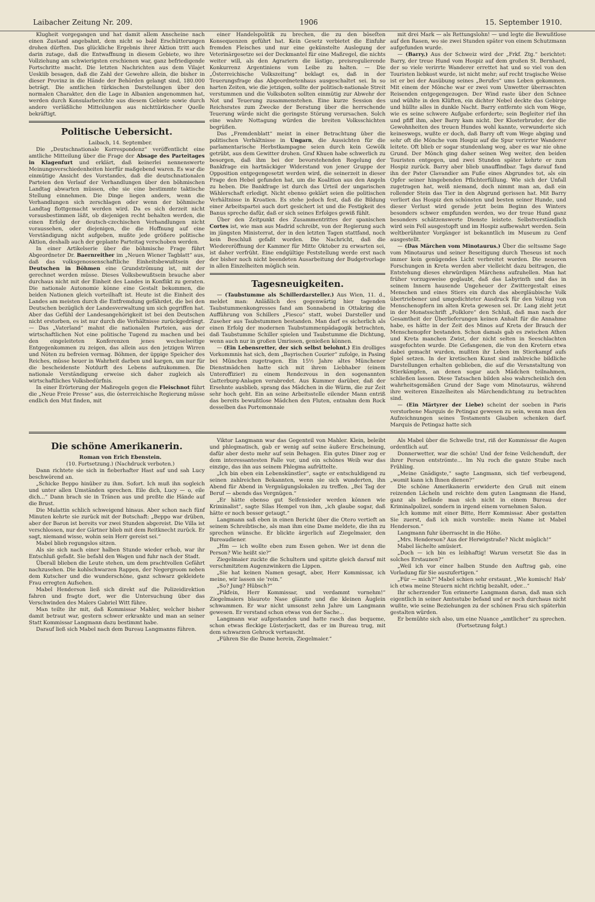Laibacher Zeitung Nr. 209. 1906 15. September 1910.
Klugheit vorgegangen und hat damit allem Anscheine nach einen Zustand angebahnt, dem nicht so bald Erschütterungen drohen dürften. Das glückliche Ergebnis ihrer Aktion tritt auch darin zutage, daß die Entwaffnung in diesem Gebiete, wo ihre Vollziehung am schwierigsten erschienen war, ganz befriedigende Fortschritte macht. Die letzten Nachrichten aus dem Vilajet Ueskiib besagen, daß die Zahl der Gewehre allein, die bisher in dieser Provinz in die Hände der Behörden gelangt sind, 180.000 beträgt. Die amtlichen türkischen Darstellungen über den normalen Charakter, den die Lage in Albanien angenommen hat, werden durch Konsularberichte aus diesem Gebiete sowie durch andere verläßliche Mitteilungen aus nichttürkischer Quelle bekräftigt.
Politische Uebersicht.
Laibach, 14. September.
Die „Deutschnationale Korrespondenz“ veröffentlicht eine amtliche Mitteilung über die Frage der Absage des Parteitages in Klagenfurt und erklärt, daß keinerlei nennenswerte Meinungsverschiedenheiten hierfür maßgebend waren. Es war die einmütige Ansicht des Vorstandes, daß die deutschnationalen Parteien den Verlauf der Verhandlungen über den böhmischen Landtag abwarten müssen, ehe sie eine bestimmte taktische Stellung einnehmen. Die Dinge liegen anders, wenn die Verhandlungen sich zerschlagen oder wenn der böhmische Landtag flottgemacht werden wird. Da es sich derzeit nicht vorausbestimmen läßt, ob diejenigen recht behalten werden, die einen Erfolg der deutsch-czechischen Verhandlungen nicht voraussehen, oder diejenigen, die die Hoffnung auf eine Verständigung nicht aufgeben, mußte jede größere politische Aktion, deshalb auch der geplante Parteitag verschoben werden.
In einer Artikelserie über die böhmische Frage führt Abgeordneter Dr. Baernreither im „Neuen Wiener Tagblatt“ aus, daß das volksgenossenschaftliche Einheitsbewußtsein der Deutschen in Böhmen eine Grundströmung ist, mit der gerechnet werden müsse. Dieses Volksbewußtsein brauche aber durchaus nicht mit der Einheit des Landes in Konflikt zu geraten. Die nationale Autonomie könne eine Gestalt bekommen, die beiden Nationen gleich vorteilhaft ist. Heute ist die Einheit des Landes am meisten durch die Entfremdung gefährdet, die bei den Deutschen bezüglich der Landesverwaltung um sich gegriffen hat. Aber das Gefühl der Landesangehörigkeit ist bei den Deutschen nicht erstorben, es ist nur durch die Verhältnisse zurückgedrängt. — Das „Vaterland“ mahnt die nationalen Parteien, aus der wirtschaftlichen Not eine politische Tugend zu machen und bei den eingeleiteten Konferenzen jenes wechselseitige Entgegenkommen zu zeigen, das allein aus den jetzigen Wirren und Nöten zu befreien vermag. Böhmen, der üppige Speicher des Reiches, müsse heuer in Wahrheit darben und kargen, um nur für die bescheidenste Notdurft des Lebens aufzukommen. Die nationale Verständigung erweise sich daher zugleich als wirtschaftliches Volksbedürfnis.
In einer Erörterung der Maßregeln gegen die Fleischnot führt die „Neue Freie Presse“ aus, die österreichische Regierung müsse endlich den Mut finden, mit
einer Handelspolitik zu brechen, die zu den böseſten Konsequenzen geführt hat. Kein Gesetz verbietet die Einfuhr fremden Fleisches und nur eine gekünstelte Auslegung der Veterinärgesetze sei der Deckmantel für eine Maßregel, die nichts weiter will, als den Agrariern die lästige, preisregulierende Konkurrenz Argentiniens vom Leibe zu halten. — Die „Österreichische Volkszeitung“ beklagt es, daß in der Teuerungsfrage das Abgeordnetenhaus ausgeschaltet sei. In so harten Zeiten, wie die jetzigen, sollte der politisch-nationale Streit verstummen und die Volksboten sollten einmütig zur Abwehr der Not und Teuerung zusammenstehen. Eine kurze Session des Reichsrates zum Zwecke der Beratung über die herrschende Teuerung würde nicht die geringste Störung verursachen. Solch eine wahre Nottagung würden die breiten Volksschichten begrüßen.
Das „Fremdenblatt“ meint in einer Betrachtung über die politischen Verhältnisse in Ungarn, die Aussichten für die parlamentarische Herbstkampagne seien durch kein Gewölk getrübt, aus dem Gewitter drohen. Graf Khuen habe schwerlich zu besorgen, daß ihm bei der bevorstehenden Regelung der Bankfrage ein hartnäckiger Widerstand von jener Gruppe der Opposition entgegengesetzt werden wird, die seinerzeit in dieser Frage den Hebel gefunden hat, um die Koalition aus den Angeln zu heben. Die Bankfrage ist durch das Urteil der ungarischen Wählerschaft erledigt. Nicht ebenso geklärt seien die politischen Verhältnisse in Kroatien. Es stehe jedoch fest, daß die Bildung einer Arbeitspartei auch dort gesichert ist und die Festigkeit des Banus spreche dafür, daß er sich seines Erfolges gewiß fühlt.
Über den Zeitpunkt des Zusammentrittes der spanischen Cortes ist, wie man aus Madrid schreibt, von der Regierung auch im jüngsten Ministerrat, der in den letzten Tagen stattfand, noch kein Beschluß gefaßt worden. Die Nachricht, daß die Wiedereröffnung der Kammer für Mitte Oktober zu erwarten sei, ist daher verfrüht. Eine endgültige Feststellung werde erst nach der bisher noch nicht beendeten Ausarbeitung der Budgetvorlage in allen Einzelheiten möglich sein.
Tagesneuigkeiten.
— (Taubstumme als Schillerdarsteller.) Aus Wien, 11. d., meldet man: Anläßlich des gegenwärtig hier tagenden Taubstummenkongresses fand am Sonnabend in Ottakring die Aufführung von Schillers „Fiesco“ statt, wobei Darsteller und Zuseher aus Taubstummen bestanden. Man darf es sicherlich als einen Erfolg der modernen Taubstummenpädagogik betrachten, daß Taubstumme Schiller spielen und Taubstumme die Dichtung, wenn auch nur in großen Umrissen, genießen können.
— (Ein Lebensretter, der sich selbst belohnt.) Ein drolliges Vorkommnis hat sich, dem „Bayrischen Courier“ zufolge, in Pasing bei München zugetragen. Ein 15½ Jahre altes Münchener Dienstmädchen hatte sich mit ihrem Liebhaber (einem Unteroffizier) zu einem Rendezvous in den sogenannten Gatterburg-Anlagen verabredet. Aus Kummer darüber, daß der Ersehnte ausblieb, sprang das Mädchen in die Würm, die zur Zeit sehr hoch geht. Ein an seine Arbeitsstelle eilender Mann entriß das bereits bewußtlose Mädchen den Fluten, entnahm dem Rock desselben das Portemonnaie
mit drei Mark — als Rettungslohn! — und legte die Bewußtlose auf den Rasen, wo sie zwei Stunden später von einem Schutzmann aufgefunden wurde.
— (Barry.) Aus der Schweiz wird der „Frkf. Ztg.“ berichtet: Barry, der treue Hund vom Hospiz auf dem großen St. Bernhard, der so viele verirrte Wanderer errettet hat und so viel von den Touristen liebkost wurde, ist nicht mehr; auf recht tragische Weise ist er bei der Ausübung seines „Berufes“ ums Leben gekommen. Mit einem der Mönche war er zwei vom Unwetter überraschten Reisenden entgegengezogen. Der Wind raste über den Schnee und wühlte in den Klüften, ein dichter Nebel deckte das Gebirge und hüllte alles in dunkle Nacht. Barry entfernte sich vom Wege, wie es seine schwere Aufgabe erforderte; sein Begleiter rief ihn und pfiff ihm, aber Barry kam nicht. Der Klosterbruder, der die Gewohnheiten des treuen Hundes wohl kannte, verwunderte sich keineswegs, wußte er doch, daß Barry oft vom Wege abging und sehr oft die Mönche vom Hospiz auf die Spur verirrter Wanderer leitete. Oft blieb er sogar stundenlang weg, aber es war nie ohne Grund. Der Mönch ging daher seinen Weg weiter, den beiden Touristen entgegen, und zwei Stunden später kehrte er zum Hospiz zurück. Barry aber blieb unauffindbar. Tags darauf fand ihn der Pater Clavandier am Fuße eines Abgrundes tot, als ein Opfer seiner hingebenden Pflichterfüllung. Wie sich der Unfall zugetragen hat, weiß niemand, doch nimmt man an, daß ein rollender Stein das Tier in den Abgrund gerissen hat. Mit Barry verliert das Hospiz den schönsten und besten seiner Hunde, und dieser Verlust wird gerade jetzt beim Beginn des Winters besonders schwer empfunden werden, wo der treue Hund ganz besonders schätzenswerte Dienste leistete. Selbstverständlich wird sein Fell ausgestopft und im Hospiz aufbewahrt werden. Sein weltberühmter Vorgänger ist bekanntlich im Museum zu Genf ausgestellt.
— (Das Märchen vom Minotaurus.) Über die seltsame Sage vom Minotaurus und seiner Beseitigung durch Theseus ist noch immer kein genügendes Licht verbreitet worden. Die neueren Forschungen in Kreta werden aber vielleicht dazu beitragen, die Entstehung dieses ehrwürdigen Märchens aufzuhellen. Man hat früher vorzugsweise geglaubt, daß das Labyrinth und das in seinem Innern hausende Ungeheuer der Zwittergestalt eines Menschen und eines Stiers ein durch das abergläubische Volk übertriebener und umgedichteter Ausdruck für den Vollzug von Menschenopfern im alten Kreta gewesen sei. Dr. Lang zieht jetzt in der Monatsschrift „Folklore“ den Schluß, daß man nach der Gesamtheit der Überlieferungen keinen Anhalt für die Annahme habe, es hätte in der Zeit des Minos auf Kreta der Brauch der Menschenopfer bestanden. Schon damals gab es zwischen Athen und Kreta manchen Zwist, der nicht selten in Seeschlachten ausgefochten wurde. Die Gefangenen, die von den Kretern etwa dabei gemacht wurden, mußten ihr Leben im Stierkampf aufs Spiel setzen. In der kretischen Kunst sind zahlreiche bildliche Darstellungen erhalten geblieben, die auf die Veranstaltung von Stierkämpfen, an denen sogar auch Mädchen teilnahmen, schließen lassen. Diese Tatsachen bilden also wahrscheinlich den wahrheitsgemäßen Grund der Sage vom Minotaurus, während ihre weiteren Einzelheiten als Märchendichtung zu betrachten sind.
— (Ein Märtyrer der Liebe) scheint der soeben in Paris verstorbene Marquis de Petingaz gewesen zu sein, wenn man den Aufzeichnungen seines Testaments Glauben schenken darf. Marquis de Petingaz hatte sich
Die schöne Amerikanerin.
Roman von Erich Ebenstein.
(10. Fortsetzung.) (Nachdruck verboten.)
Dann richtete sie sich in fieberhafter Hast auf und sah Lucy beschwörend an.
„Schicke Beppo hinüber zu ihm. Sofort. Ich muß ihn sogleich und unter allen Umständen sprechen. Eile dich, Lucy — o, eile dich...“ Dann brach sie in Tränen aus und preßte die Hände auf die Brust.
Die Mulattin schlich schweigend hinaus. Aber schon nach fünf Minuten kehrte sie zurück mit der Botschaft: „Beppo war drüben, aber der Baron ist bereits vor zwei Stunden abgereist. Die Villa ist verschlossen, nur der Gärtner blieb mit dem Reitknecht zurück. Er sagt, niemand wisse, wohin sein Herr gereist sei.“
Mabel blieb regungslos sitzen.
Als sie sich nach einer halben Stunde wieder erhob, war ihr Entschluß gefaßt. Sie befahl den Wagen und fuhr nach der Stadt.
Überall blieben die Leute stehen, um dem prachtvollen Gefährt nachzusehen. Die kohlschwarzen Rappen, der Negergroom neben dem Kutscher und die wunderschöne, ganz schwarz gekleidete Frau erregten Aufsehen.
Mabel Henderson ließ sich direkt auf die Polizeidirektion fahren und fragte dort, wer die Untersuchung über das Verschwinden des Malers Gabriel Witt führe.
Man teilte ihr mit, daß Kommissar Mahler, welcher bisher damit betraut war, gestern schwer erkrankte und man an seiner Statt Kommissar Langmann dazu bestimmt habe.
Darauf ließ sich Mabel nach dem Bureau Langmanns führen.
Viktor Langmann war das Gegenteil von Mahler. Klein, beleibt und phlegmatisch, gab er wenig auf seine äußere Erscheinung, dafür aber desto mehr auf sein Behagen. Ein gutes Diner zog er dem interessantesten Falle vor, und ein schönes Weib war das einzige, das ihn aus seinem Phlegma aufrüttelte.
„Ich bin eben ein Lebenskünstler“, sagte er entschuldigend zu seinen zahlreichen Bekannten, wenn sie sich wunderten, ihn Abend für Abend in Vergnügungslokalen zu treffen. „Bei Tag der Beruf — abends das Vergnügen.“
„Er hätte ebenso gut Seifensieder werden können wie Kriminalist“, sagte Silas Hempel von ihm, „ich glaube sogar, daß hätte er noch besser getaugt.“
Langmann saß eben in einen Bericht über die Otero vertieft an seinem Schreibtische, als man ihm eine Dame meldete, die ihn zu sprechen wünsche. Er blickte ärgerlich auf Ziegelmaier, den Bureaudiener.
„Hm — ich wollte eben zum Essen gehen. Wer ist denn die Person? Wie heißt sie?“
Ziegelmaier zuckte die Schultern und spitzte gleich darauf mit verschmitztem Augenzwinkern die Lippen.
„Sie hat keinen Namen gesagt, aber, Herr Kommissar, ich meine, wir lassen sie 'rein.“
„So? Jung? Hübsch?“
„Pikfein, Herr Kommissar, und verdammt vornehm!“ Ziegelmaiers blaurote Nase glänzte und die kleinen Äuglein schwammen. Er war nicht umsonst zehn Jahre um Langmann gewesen. Er verstand schon etwas von der Sache...
Langmann war aufgestanden und hatte rasch das bequeme, schon etwas fleckige Lüsterjackett, das er im Bureau trug, mit dem schwarzen Gehrock vertauscht.
„Führen Sie die Dame herein, Ziegelmaier.“
Als Mabel über die Schwelle trat, riß der Kommissar die Augen ordentlich auf.
Donnerwetter, war die schön! Und der feine Veilchenduft, der ihrer Person entströmte... Im Nu roch die ganze Stube nach Frühling.
„Meine Gnädigste,“ sagte Langmann, sich tief verbeugend, „womit kann ich Ihnen dienen?“
Die schöne Amerikanerin erwiderte den Gruß mit einem reizenden Lächeln und reichte dem guten Langmann die Hand, ganz als befände man sich nicht in einem Bureau der Kriminalpolizei, sondern in irgend einem vornehmen Salon.
„Ich komme mit einer Bitte, Herr Kommissar. Aber gestatten Sie zuerst, daß ich mich vorstelle: mein Name ist Mabel Henderson.“
Langmann fuhr überrascht in die Höhe.
„Mrs. Henderson? Aus der Herwigstraße? Nicht möglich!“
Mabel lächelte amüsiert.
„Doch — ich bin es leibhaftig! Warum versetzt Sie das in solches Erstaunen?“
„Weil ich vor einer halben Stunde den Auftrag gab, eine Vorladung für Sie auszufertigen.“
„Für — mich?“ Mabel schien sehr erstaunt. „Wie komisch! Hab' ich etwa meine Steuern nicht richtig bezahlt, oder...“
Ihr scherzender Ton erinnerte Langmann daran, daß man sich eigentlich in seiner Amtsstube befand und er noch durchaus nicht wußte, wie seine Beziehungen zu der schönen Frau sich späterhin gestalten würden.
Er bemühte sich also, um eine Nuance „amtlicher“ zu sprechen.
(Fortsetzung folgt.)